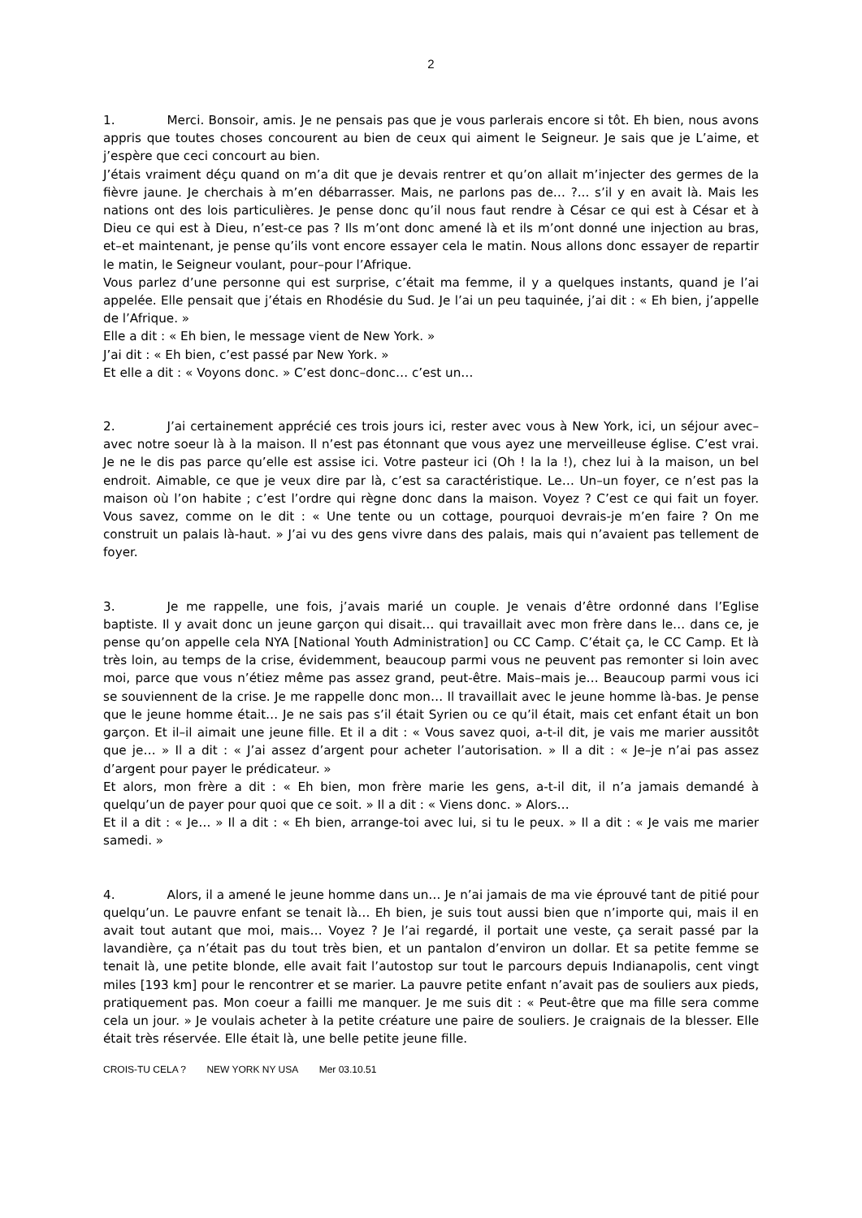2
1. Merci. Bonsoir, amis. Je ne pensais pas que je vous parlerais encore si tôt. Eh bien, nous avons appris que toutes choses concourent au bien de ceux qui aiment le Seigneur. Je sais que je L’aime, et j’espère que ceci concourt au bien.
J’étais vraiment déçu quand on m’a dit que je devais rentrer et qu’on allait m’injecter des germes de la fièvre jaune. Je cherchais à m’en débarrasser. Mais, ne parlons pas de… ?... s’il y en avait là. Mais les nations ont des lois particulières. Je pense donc qu’il nous faut rendre à César ce qui est à César et à Dieu ce qui est à Dieu, n’est-ce pas ? Ils m’ont donc amené là et ils m’ont donné une injection au bras, et–et maintenant, je pense qu’ils vont encore essayer cela le matin. Nous allons donc essayer de repartir le matin, le Seigneur voulant, pour–pour l’Afrique.
Vous parlez d’une personne qui est surprise, c’était ma femme, il y a quelques instants, quand je l’ai appelée. Elle pensait que j’étais en Rhodésie du Sud. Je l’ai un peu taquinée, j’ai dit : « Eh bien, j’appelle de l’Afrique. »
Elle a dit : « Eh bien, le message vient de New York. »
J’ai dit : « Eh bien, c’est passé par New York. »
Et elle a dit : « Voyons donc. » C’est donc–donc… c’est un…
2. J’ai certainement apprécié ces trois jours ici, rester avec vous à New York, ici, un séjour avec–avec notre soeur là à la maison. Il n’est pas étonnant que vous ayez une merveilleuse église. C’est vrai. Je ne le dis pas parce qu’elle est assise ici. Votre pasteur ici (Oh ! la la !), chez lui à la maison, un bel endroit. Aimable, ce que je veux dire par là, c’est sa caractéristique. Le… Un–un foyer, ce n’est pas la maison où l’on habite ; c’est l’ordre qui règne donc dans la maison. Voyez ? C’est ce qui fait un foyer. Vous savez, comme on le dit : « Une tente ou un cottage, pourquoi devrais-je m’en faire ? On me construit un palais là-haut. » J’ai vu des gens vivre dans des palais, mais qui n’avaient pas tellement de foyer.
3. Je me rappelle, une fois, j’avais marié un couple. Je venais d’être ordonné dans l’Eglise baptiste. Il y avait donc un jeune garçon qui disait… qui travaillait avec mon frère dans le… dans ce, je pense qu’on appelle cela NYA [National Youth Administration] ou CC Camp. C’était ça, le CC Camp. Et là très loin, au temps de la crise, évidemment, beaucoup parmi vous ne peuvent pas remonter si loin avec moi, parce que vous n’étiez même pas assez grand, peut-être. Mais–mais je… Beaucoup parmi vous ici se souviennent de la crise. Je me rappelle donc mon… Il travaillait avec le jeune homme là-bas. Je pense que le jeune homme était… Je ne sais pas s’il était Syrien ou ce qu’il était, mais cet enfant était un bon garçon. Et il–il aimait une jeune fille. Et il a dit : « Vous savez quoi, a-t-il dit, je vais me marier aussitôt que je… » Il a dit : « J’ai assez d’argent pour acheter l’autorisation. » Il a dit : « Je–je n’ai pas assez d’argent pour payer le prédicateur. »
Et alors, mon frère a dit : « Eh bien, mon frère marie les gens, a-t-il dit, il n’a jamais demandé à quelqu’un de payer pour quoi que ce soit. » Il a dit : « Viens donc. » Alors…
Et il a dit : « Je… » Il a dit : « Eh bien, arrange-toi avec lui, si tu le peux. » Il a dit : « Je vais me marier samedi. »
4. Alors, il a amené le jeune homme dans un… Je n’ai jamais de ma vie éprouvé tant de pitié pour quelqu’un. Le pauvre enfant se tenait là… Eh bien, je suis tout aussi bien que n’importe qui, mais il en avait tout autant que moi, mais… Voyez ? Je l’ai regardé, il portait une veste, ça serait passé par la lavandière, ça n’était pas du tout très bien, et un pantalon d’environ un dollar. Et sa petite femme se tenait là, une petite blonde, elle avait fait l’autostop sur tout le parcours depuis Indianapolis, cent vingt miles [193 km] pour le rencontrer et se marier. La pauvre petite enfant n’avait pas de souliers aux pieds, pratiquement pas. Mon coeur a failli me manquer. Je me suis dit : « Peut-être que ma fille sera comme cela un jour. » Je voulais acheter à la petite créature une paire de souliers. Je craignais de la blesser. Elle était très réservée. Elle était là, une belle petite jeune fille.
CROIS-TU CELA ? NEW YORK NY USA Mer 03.10.51